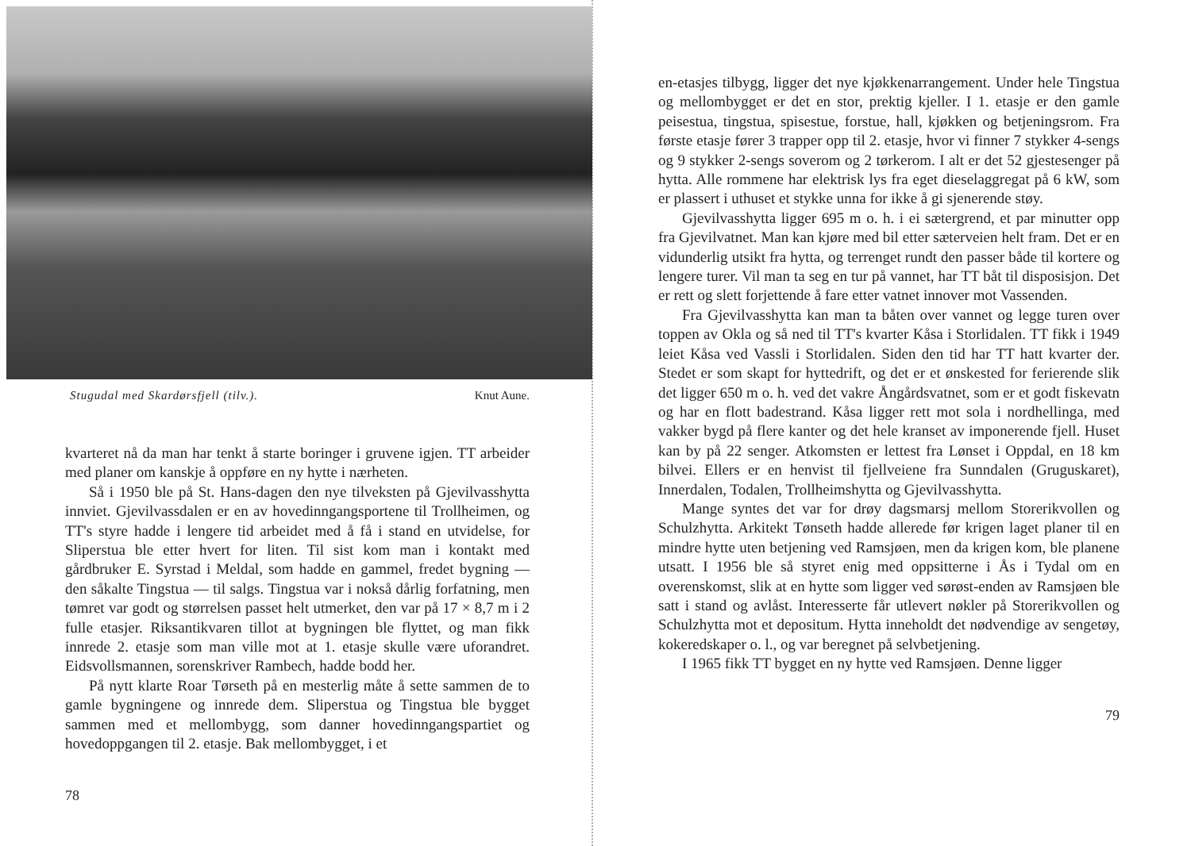Stugudal med Skardørsfjell (tilv.). Knut Aune.
kvarteret nå da man har tenkt å starte boringer i gruvene igjen. TT arbeider med planer om kanskje å oppføre en ny hytte i nærheten.
Så i 1950 ble på St. Hans-dagen den nye tilveksten på Gjevilvasshytta innviet. Gjevilvassdalen er en av hovedinngangsportene til Trollheimen, og TT's styre hadde i lengere tid arbeidet med å få i stand en utvidelse, for Sliperstua ble etter hvert for liten. Til sist kom man i kontakt med gårdbruker E. Syrstad i Meldal, som hadde en gammel, fredet bygning — den såkalte Tingstua — til salgs. Tingstua var i nokså dårlig forfatning, men tømret var godt og størrelsen passet helt utmerket, den var på 17 × 8,7 m i 2 fulle etasjer. Riksantikvaren tillot at bygningen ble flyttet, og man fikk innrede 2. etasje som man ville mot at 1. etasje skulle være uforandret. Eidsvollsmannen, sorenskriver Rambech, hadde bodd her.
På nytt klarte Roar Tørseth på en mesterlig måte å sette sammen de to gamle bygningene og innrede dem. Sliperstua og Tingstua ble bygget sammen med et mellombygg, som danner hovedinngangspartiet og hovedoppgangen til 2. etasje. Bak mellombygget, i et
78
en-etasjes tilbygg, ligger det nye kjøkkenarrangement. Under hele Tingstua og mellombygget er det en stor, prektig kjeller. I 1. etasje er den gamle peisestua, tingstua, spisestue, forstue, hall, kjøkken og betjeningsrom. Fra første etasje fører 3 trapper opp til 2. etasje, hvor vi finner 7 stykker 4-sengs og 9 stykker 2-sengs soverom og 2 tørkerom. I alt er det 52 gjestesenger på hytta. Alle rommene har elektrisk lys fra eget dieselaggregat på 6 kW, som er plassert i uthuset et stykke unna for ikke å gi sjenerende støy.
Gjevilvasshytta ligger 695 m o. h. i ei sætergrend, et par minutter opp fra Gjevilvatnet. Man kan kjøre med bil etter sæterveien helt fram. Det er en vidunderlig utsikt fra hytta, og terrenget rundt den passer både til kortere og lengere turer. Vil man ta seg en tur på vannet, har TT båt til disposisjon. Det er rett og slett forjettende å fare etter vatnet innover mot Vassenden.
Fra Gjevilvasshytta kan man ta båten over vannet og legge turen over toppen av Okla og så ned til TT's kvarter Kåsa i Storlidalen. TT fikk i 1949 leiet Kåsa ved Vassli i Storlidalen. Siden den tid har TT hatt kvarter der. Stedet er som skapt for hyttedrift, og det er et ønskested for ferierende slik det ligger 650 m o. h. ved det vakre Ångårdsvatnet, som er et godt fiskevatn og har en flott badestrand. Kåsa ligger rett mot sola i nordhellinga, med vakker bygd på flere kanter og det hele kranset av imponerende fjell. Huset kan by på 22 senger. Atkomsten er lettest fra Lønset i Oppdal, en 18 km bilvei. Ellers er en henvist til fjellveiene fra Sunndalen (Gruguskaret), Innerdalen, Todalen, Trollheimshytta og Gjevilvasshytta.
Mange syntes det var for drøy dagsmarsj mellom Storerikvollen og Schulzhytta. Arkitekt Tønseth hadde allerede før krigen laget planer til en mindre hytte uten betjening ved Ramsjøen, men da krigen kom, ble planene utsatt. I 1956 ble så styret enig med oppsitterne i Ås i Tydal om en overenskomst, slik at en hytte som ligger ved sørøst-enden av Ramsjøen ble satt i stand og avlåst. Interesserte får utlevert nøkler på Storerikvollen og Schulzhytta mot et depositum. Hytta inneholdt det nødvendige av sengetøy, kokeredskaper o. l., og var beregnet på selvbetjening.
I 1965 fikk TT bygget en ny hytte ved Ramsjøen. Denne ligger
79